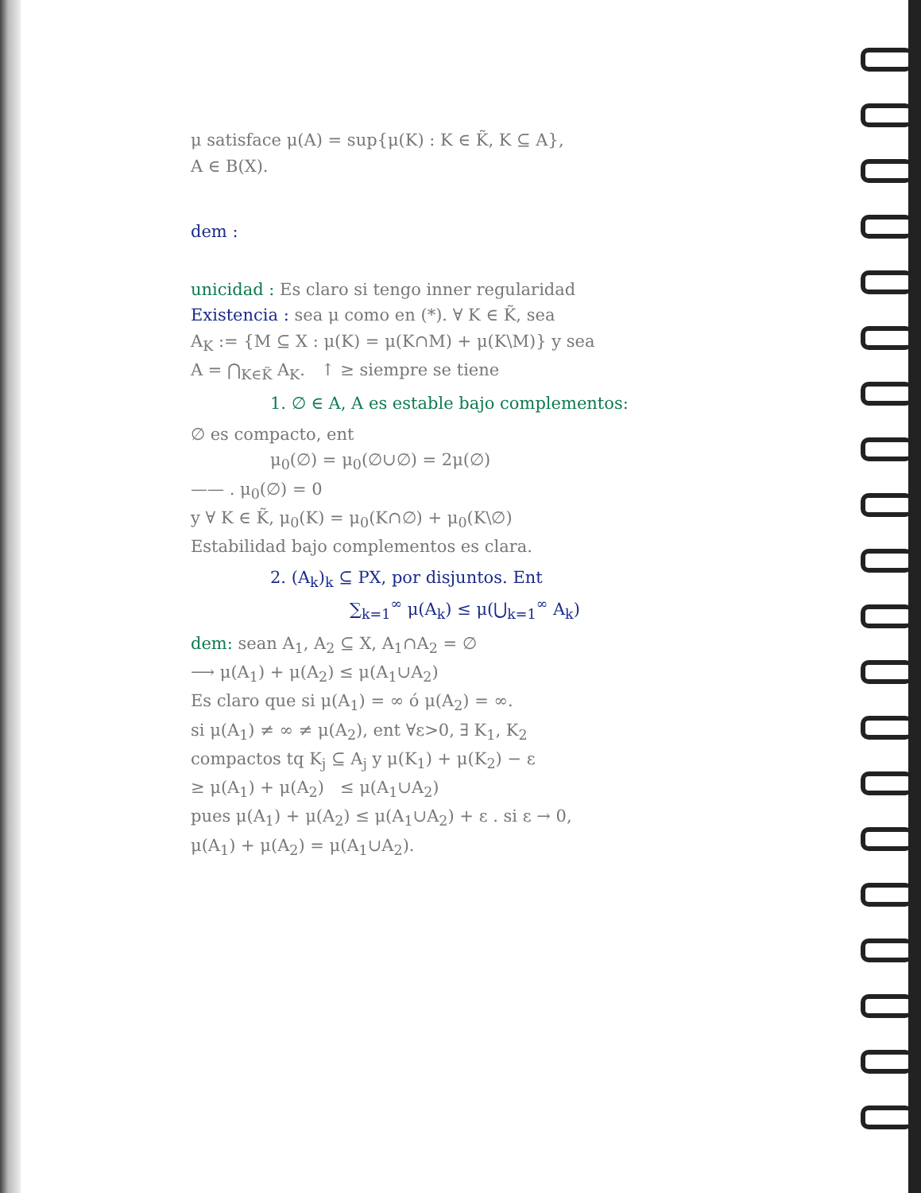μ satisface μ(A) = sup{μ(K) : K ∈ K̃, K ⊆ A},
A ∈ B(X).
dem :
unicidad : Es claro si tengo inner regularidad
Existencia : sea μ como en (*). ∀ K ∈ K̃, sea
A<sub>K</sub> := {M ⊆ X : μ(K) = μ(K∩M) + μ(K\M)} y sea
A = ⋂<sub>K∈K̃</sub> A<sub>K</sub>. ↑ ≥ siempre se tiene
1. ∅ ∈ A, A es estable bajo complementos:
∅ es compacto, ent
μ<sub>0</sub>(∅) = μ<sub>0</sub>(∅∪∅) = 2μ(∅)
—— . μ<sub>0</sub>(∅) = 0
y ∀ K ∈ K̃, μ<sub>0</sub>(K) = μ<sub>0</sub>(K∩∅) + μ<sub>0</sub>(K\∅)
Estabilidad bajo complementos es clara.
2. (A<sub>k</sub>)<sub>k</sub> ⊆ PX, por disjuntos. Ent
∑<sub>k=1</sub><sup>∞</sup> μ(A<sub>k</sub>) ≤ μ(⋃<sub>k=1</sub><sup>∞</sup> A<sub>k</sub>)
dem: sean A<sub>1</sub>, A<sub>2</sub> ⊆ X, A<sub>1</sub>∩A<sub>2</sub> = ∅
⟶ μ(A<sub>1</sub>) + μ(A<sub>2</sub>) ≤ μ(A<sub>1</sub>∪A<sub>2</sub>)
Es claro que si μ(A<sub>1</sub>) = ∞ ó μ(A<sub>2</sub>) = ∞.
si μ(A<sub>1</sub>) ≠ ∞ ≠ μ(A<sub>2</sub>), ent ∀ε>0, ∃ K<sub>1</sub>, K<sub>2</sub>
compactos tq K<sub>j</sub> ⊆ A<sub>j</sub> y μ(K<sub>1</sub>) + μ(K<sub>2</sub>) − ε
≥ μ(A<sub>1</sub>) + μ(A<sub>2</sub>) ≤ μ(A<sub>1</sub>∪A<sub>2</sub>)
pues μ(A<sub>1</sub>) + μ(A<sub>2</sub>) ≤ μ(A<sub>1</sub>∪A<sub>2</sub>) + ε . si ε → 0,
μ(A<sub>1</sub>) + μ(A<sub>2</sub>) = μ(A<sub>1</sub>∪A<sub>2</sub>).